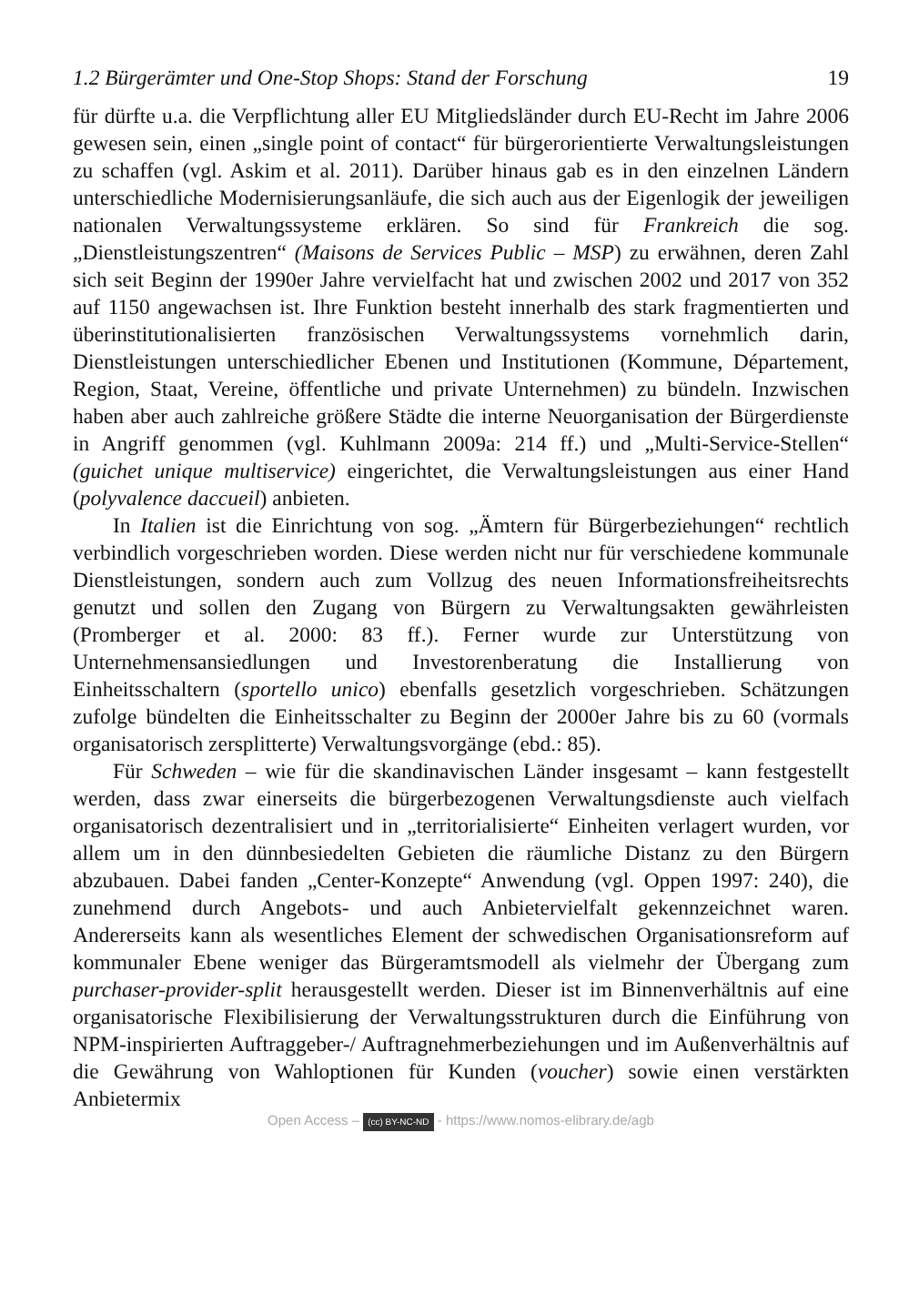1.2 Bürgerämter und One-Stop Shops: Stand der Forschung 19
für dürfte u.a. die Verpflichtung aller EU Mitgliedsländer durch EU-Recht im Jahre 2006 gewesen sein, einen „single point of contact“ für bürgerorientierte Verwaltungsleistungen zu schaffen (vgl. Askim et al. 2011). Darüber hinaus gab es in den einzelnen Ländern unterschiedliche Modernisierungsanläufe, die sich auch aus der Eigenlogik der jeweiligen nationalen Verwaltungssysteme erklären. So sind für Frankreich die sog. „Dienstleistungszentren“ (Maisons de Services Public – MSP) zu erwähnen, deren Zahl sich seit Beginn der 1990er Jahre vervielfacht hat und zwischen 2002 und 2017 von 352 auf 1150 angewachsen ist. Ihre Funktion besteht innerhalb des stark fragmentierten und überinstitutionalisierten französischen Verwaltungssystems vornehmlich darin, Dienstleistungen unterschiedlicher Ebenen und Institutionen (Kommune, Département, Region, Staat, Vereine, öffentliche und private Unternehmen) zu bündeln. Inzwischen haben aber auch zahlreiche größere Städte die interne Neuorganisation der Bürgerdienste in Angriff genommen (vgl. Kuhlmann 2009a: 214 ff.) und „Multi-Service-Stellen“ (guichet unique multiservice) eingerichtet, die Verwaltungsleistungen aus einer Hand (polyvalence daccueil) anbieten.
In Italien ist die Einrichtung von sog. „Ämtern für Bürgerbeziehungen“ rechtlich verbindlich vorgeschrieben worden. Diese werden nicht nur für verschiedene kommunale Dienstleistungen, sondern auch zum Vollzug des neuen Informationsfreiheitsrechts genutzt und sollen den Zugang von Bürgern zu Verwaltungsakten gewährleisten (Promberger et al. 2000: 83 ff.). Ferner wurde zur Unterstützung von Unternehmensansiedlungen und Investorenberatung die Installierung von Einheitsschaltern (sportello unico) ebenfalls gesetzlich vorgeschrieben. Schätzungen zufolge bündelten die Einheitsschalter zu Beginn der 2000er Jahre bis zu 60 (vormals organisatorisch zersplitterte) Verwaltungsvorgänge (ebd.: 85).
Für Schweden – wie für die skandinavischen Länder insgesamt – kann festgestellt werden, dass zwar einerseits die bürgerbezogenen Verwaltungsdienste auch vielfach organisatorisch dezentralisiert und in „territorialisierte“ Einheiten verlagert wurden, vor allem um in den dünnbesiedelten Gebieten die räumliche Distanz zu den Bürgern abzubauen. Dabei fanden „Center-Konzepte“ Anwendung (vgl. Oppen 1997: 240), die zunehmend durch Angebots- und auch Anbietervielfalt gekennzeichnet waren. Andererseits kann als wesentliches Element der schwedischen Organisationsreform auf kommunaler Ebene weniger das Bürgeramtsmodell als vielmehr der Übergang zum purchaser-provider-split herausgestellt werden. Dieser ist im Binnenverhältnis auf eine organisatorische Flexibilisierung der Verwaltungsstrukturen durch die Einführung von NPM-inspirierten Auftraggeber-/ Auftragnehmerbeziehungen und im Außenverhältnis auf die Gewährung von Wahloptionen für Kunden (voucher) sowie einen verstärkten Anbietermix
Open Access – (cc) BY-NC-ND - https://www.nomos-elibrary.de/agb